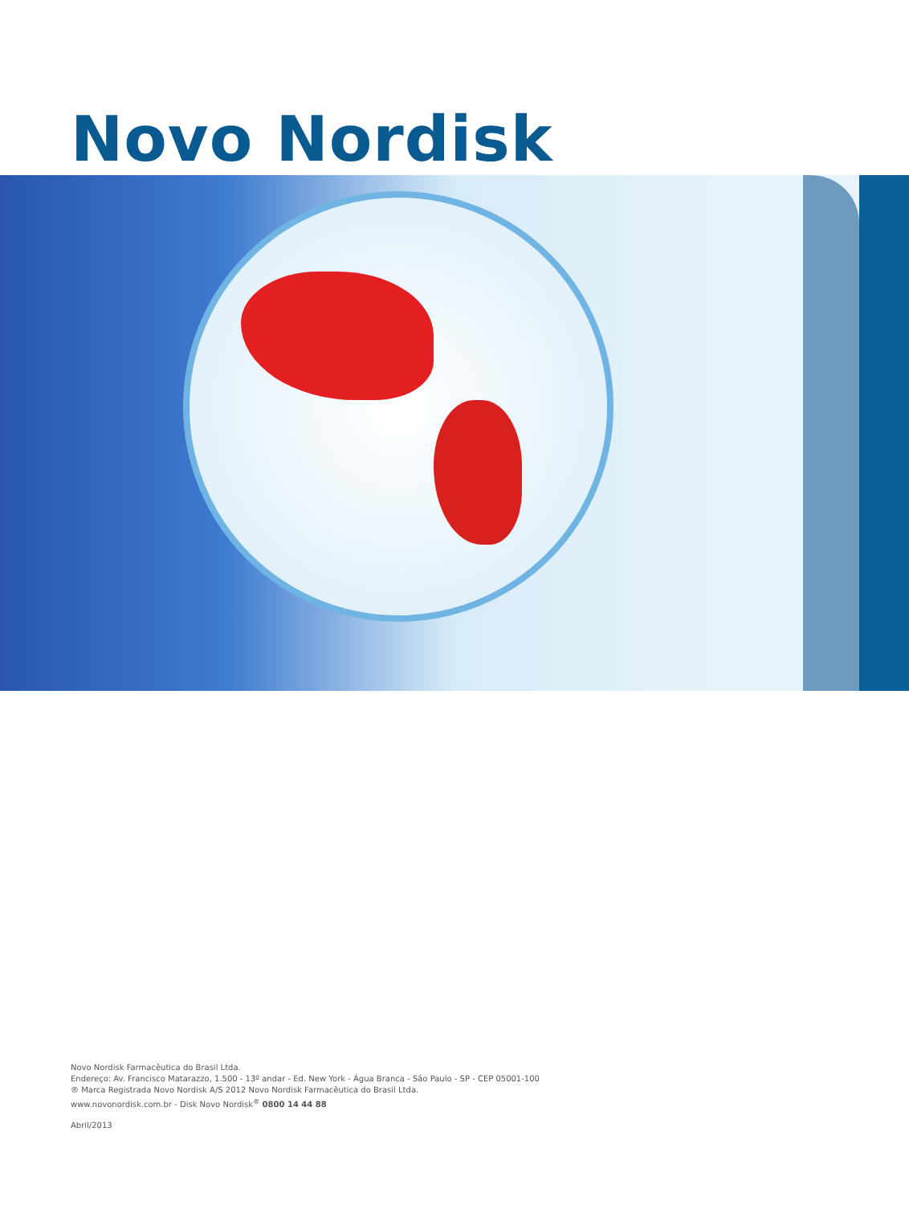Novo Nordisk
Novo Nordisk Farmacêutica do Brasil Ltda.
Endereço: Av. Francisco Matarazzo, 1.500 - 13º andar - Ed. New York - Água Branca - São Paulo - SP - CEP 05001-100
® Marca Registrada Novo Nordisk A/S 2012 Novo Nordisk Farmacêutica do Brasil Ltda.
www.novonordisk.com.br - Disk Novo Nordisk<sup>®</sup> 0800 14 44 88
Abril/2013